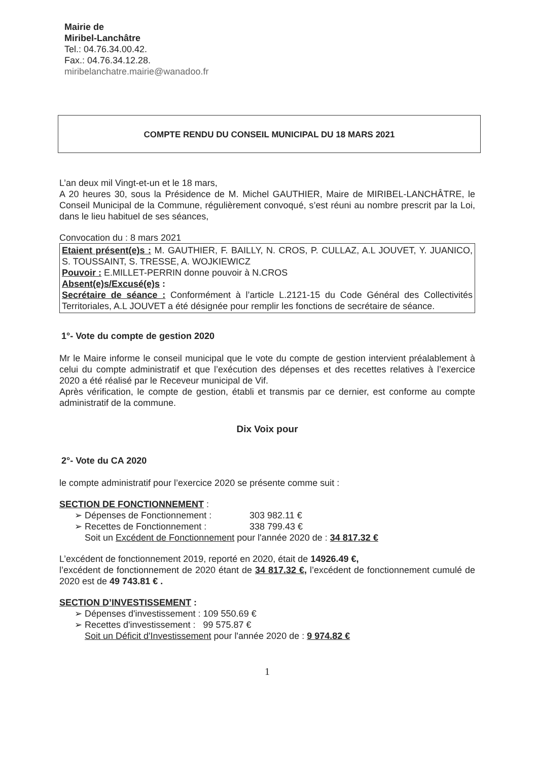Mairie de
Miribel-Lanchâtre
Tel.: 04.76.34.00.42.
Fax.: 04.76.34.12.28.
miribelanchatre.mairie@wanadoo.fr
COMPTE RENDU DU CONSEIL MUNICIPAL DU 18 MARS 2021
L’an deux mil Vingt-et-un et le 18 mars,
A 20 heures 30, sous la Présidence de M. Michel GAUTHIER, Maire de MIRIBEL-LANCHÂTRE, le Conseil Municipal de la Commune, régulièrement convoqué, s’est réuni au nombre prescrit par la Loi, dans le lieu habituel de ses séances,
Convocation du : 8 mars 2021
Etaient présent(e)s : M. GAUTHIER, F. BAILLY, N. CROS, P. CULLAZ, A.L JOUVET, Y. JUANICO, S. TOUSSAINT, S. TRESSE, A. WOJKIEWICZ
Pouvoir : E.MILLET-PERRIN donne pouvoir à N.CROS
Absent(e)s/Excusé(e)s :
Secrétaire de séance : Conformément à l’article L.2121-15 du Code Général des Collectivités Territoriales, A.L JOUVET a été désignée pour remplir les fonctions de secrétaire de séance.
1°- Vote du compte de gestion 2020
Mr le Maire informe le conseil municipal que le vote du compte de gestion intervient préalablement à celui du compte administratif et que l’exécution des dépenses et des recettes relatives à l’exercice 2020 a été réalisé par le Receveur municipal de Vif.
Après vérification, le compte de gestion, établi et transmis par ce dernier, est conforme au compte administratif de la commune.
Dix Voix pour
2°- Vote du CA 2020
le compte administratif pour l’exercice 2020 se présente comme suit :
SECTION DE FONCTIONNEMENT :
➢ Dépenses de Fonctionnement : 303 982.11 €
➢ Recettes de Fonctionnement : 338 799.43 €
Soit un Excédent de Fonctionnement pour l'année 2020 de : 34 817.32 €
L’excédent de fonctionnement 2019, reporté en 2020, était de 14926.49 €,
l’excédent de fonctionnement de 2020 étant de 34 817.32 €, l’excédent de fonctionnement cumulé de 2020 est de 49 743.81 € .
SECTION D’INVESTISSEMENT :
➢ Dépenses d'investissement : 109 550.69 €
➢ Recettes d'investissement : 99 575.87 €
Soit un Déficit d'Investissement pour l'année 2020 de : 9 974.82 €
1